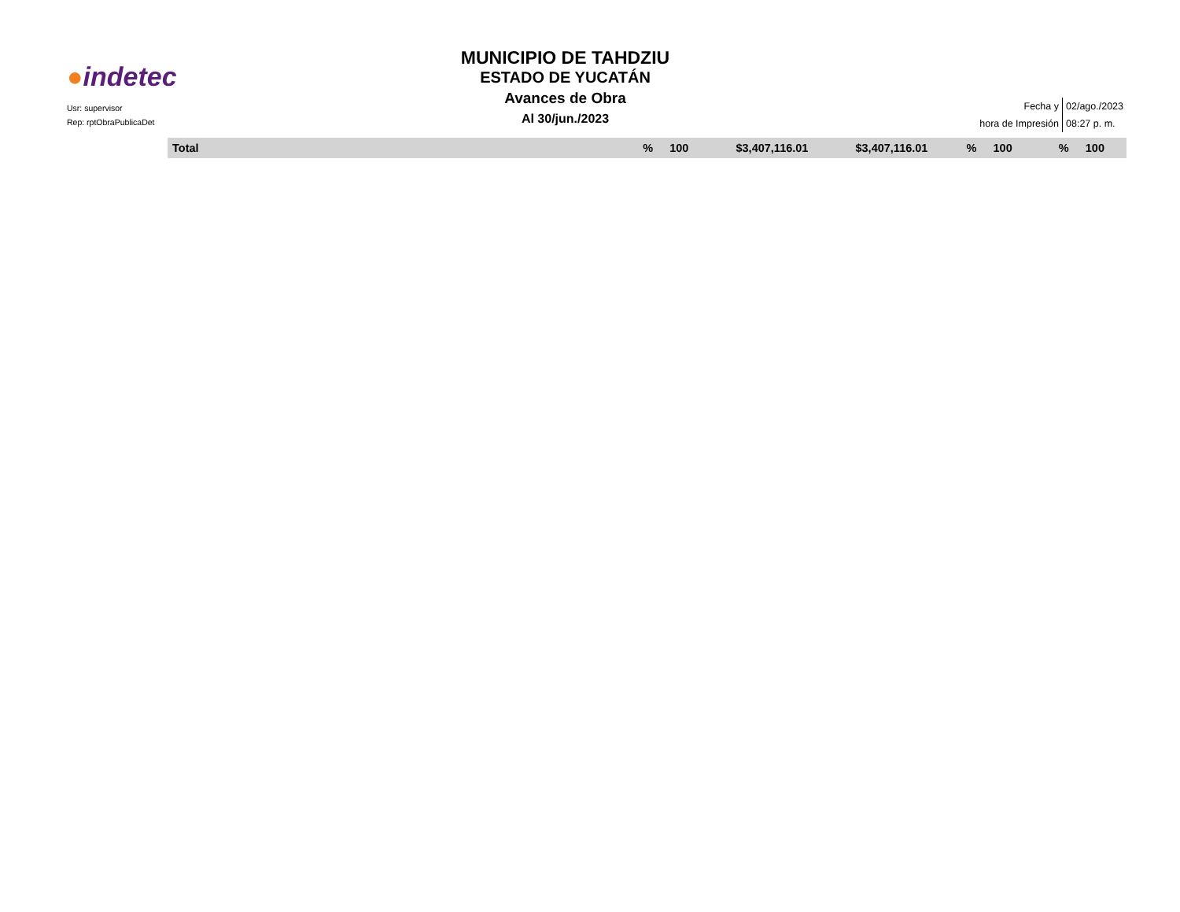●indetec
Usr: supervisor
Rep: rptObraPublicaDet
MUNICIPIO DE TAHDZIU
ESTADO DE YUCATÁN
Avances de Obra
Al 30/jun./2023
| Fecha y | 02/ago./2023 |
| hora de Impresión | 08:27 p. m. |
| Total | % | 100 | $3,407,116.01 | $3,407,116.01 | % | 100 | % | 100 | |